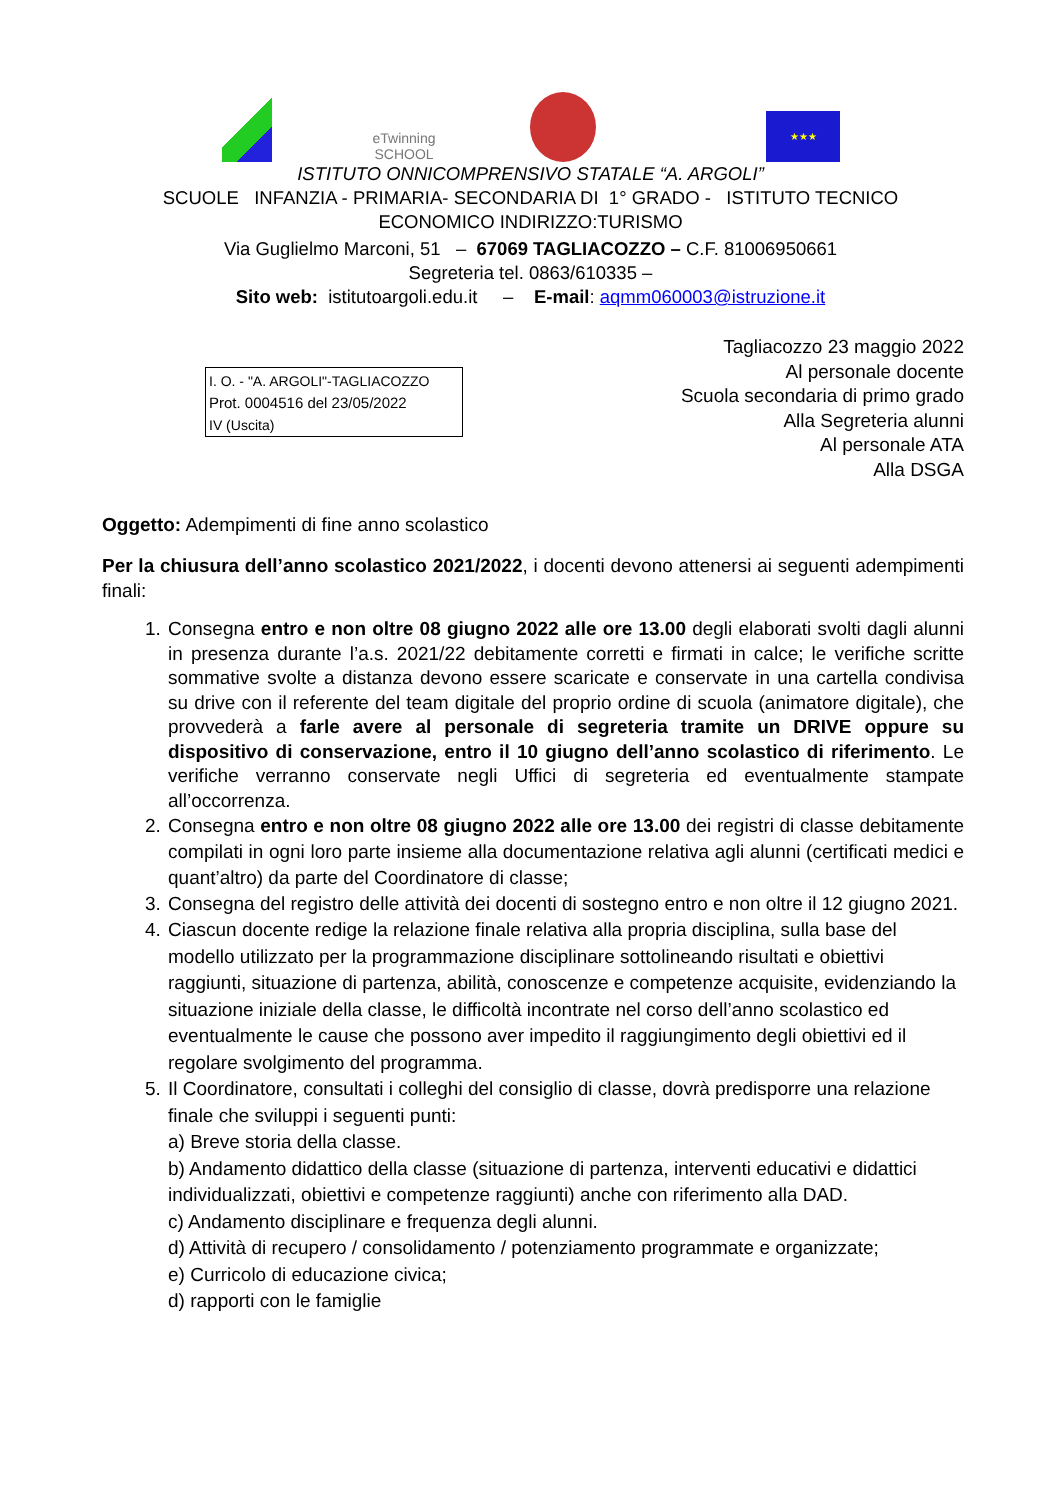eTwinning
SCHOOL
★★★
ISTITUTO ONNICOMPRENSIVO STATALE “A. ARGOLI”
SCUOLE INFANZIA - PRIMARIA- SECONDARIA DI 1° GRADO - ISTITUTO TECNICO
ECONOMICO INDIRIZZO:TURISMO
Via Guglielmo Marconi, 51 – 67069 TAGLIACOZZO – C.F. 81006950661
Segreteria tel. 0863/610335 –
Sito web: istitutoargoli.edu.it – E-mail: aqmm060003@istruzione.it
I. O. - "A. ARGOLI"-TAGLIACOZZO
Prot. 0004516 del 23/05/2022
IV (Uscita)
Tagliacozzo 23 maggio 2022
Al personale docente
Scuola secondaria di primo grado
Alla Segreteria alunni
Al personale ATA
Alla DSGA
Oggetto: Adempimenti di fine anno scolastico
Per la chiusura dell’anno scolastico 2021/2022, i docenti devono attenersi ai seguenti adempimenti finali:
1. Consegna entro e non oltre 08 giugno 2022 alle ore 13.00 degli elaborati svolti dagli alunni in presenza durante l’a.s. 2021/22 debitamente corretti e firmati in calce; le verifiche scritte sommative svolte a distanza devono essere scaricate e conservate in una cartella condivisa su drive con il referente del team digitale del proprio ordine di scuola (animatore digitale), che provvederà a farle avere al personale di segreteria tramite un DRIVE oppure su dispositivo di conservazione, entro il 10 giugno dell’anno scolastico di riferimento. Le verifiche verranno conservate negli Uffici di segreteria ed eventualmente stampate all’occorrenza.
2. Consegna entro e non oltre 08 giugno 2022 alle ore 13.00 dei registri di classe debitamente compilati in ogni loro parte insieme alla documentazione relativa agli alunni (certificati medici e quant’altro) da parte del Coordinatore di classe;
3. Consegna del registro delle attività dei docenti di sostegno entro e non oltre il 12 giugno 2021.
4. Ciascun docente redige la relazione finale relativa alla propria disciplina, sulla base del modello utilizzato per la programmazione disciplinare sottolineando risultati e obiettivi raggiunti, situazione di partenza, abilità, conoscenze e competenze acquisite, evidenziando la situazione iniziale della classe, le difficoltà incontrate nel corso dell’anno scolastico ed eventualmente le cause che possono aver impedito il raggiungimento degli obiettivi ed il regolare svolgimento del programma.
5. Il Coordinatore, consultati i colleghi del consiglio di classe, dovrà predisporre una relazione finale che sviluppi i seguenti punti:
a) Breve storia della classe.
b) Andamento didattico della classe (situazione di partenza, interventi educativi e didattici individualizzati, obiettivi e competenze raggiunti) anche con riferimento alla DAD.
c) Andamento disciplinare e frequenza degli alunni.
d) Attività di recupero / consolidamento / potenziamento programmate e organizzate;
e) Curricolo di educazione civica;
d) rapporti con le famiglie